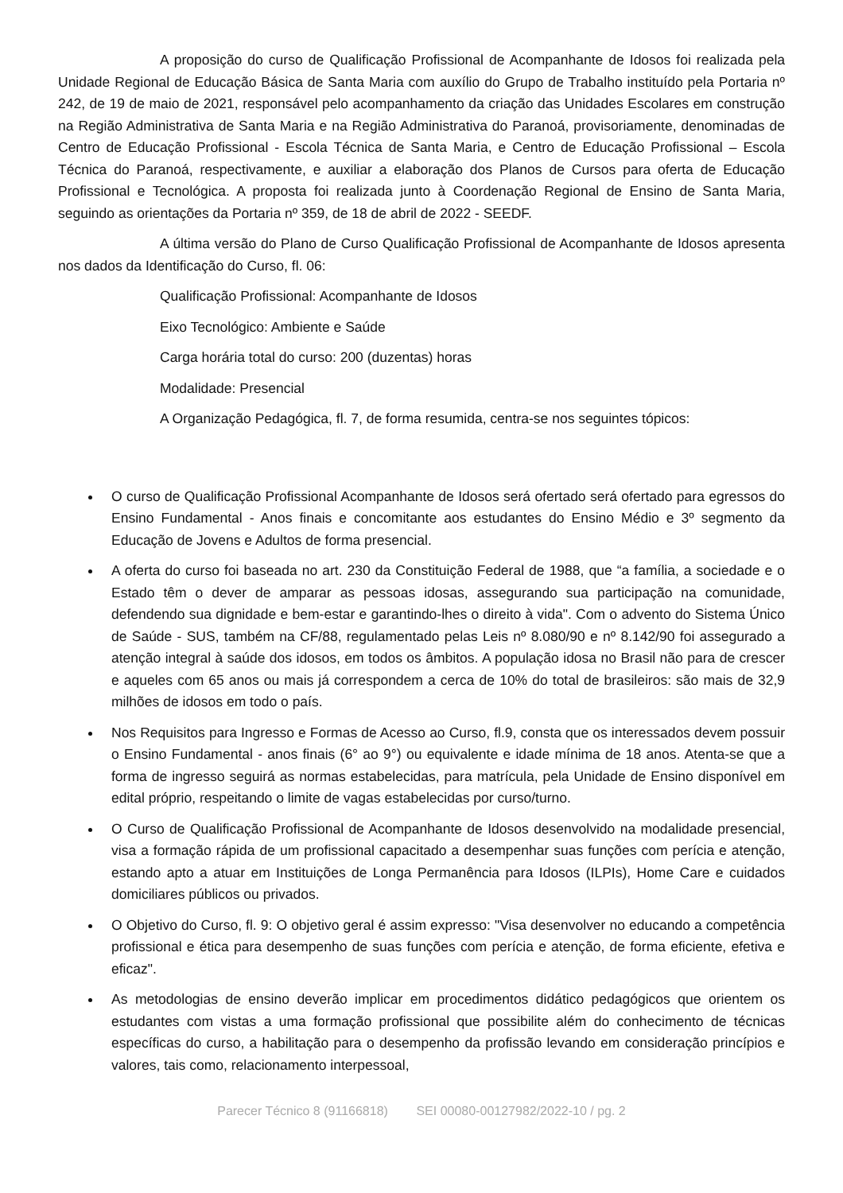A proposição do curso de Qualificação Profissional de Acompanhante de Idosos foi realizada pela Unidade Regional de Educação Básica de Santa Maria com auxílio do Grupo de Trabalho instituído pela Portaria nº 242, de 19 de maio de 2021, responsável pelo acompanhamento da criação das Unidades Escolares em construção na Região Administrativa de Santa Maria e na Região Administrativa do Paranoá, provisoriamente, denominadas de Centro de Educação Profissional - Escola Técnica de Santa Maria, e Centro de Educação Profissional – Escola Técnica do Paranoá, respectivamente, e auxiliar a elaboração dos Planos de Cursos para oferta de Educação Profissional e Tecnológica. A proposta foi realizada junto à Coordenação Regional de Ensino de Santa Maria, seguindo as orientações da Portaria nº 359, de 18 de abril de 2022 - SEEDF.
A última versão do Plano de Curso Qualificação Profissional de Acompanhante de Idosos apresenta nos dados da Identificação do Curso, fl. 06:
Qualificação Profissional: Acompanhante de Idosos
Eixo Tecnológico: Ambiente e Saúde
Carga horária total do curso: 200 (duzentas) horas
Modalidade: Presencial
A Organização Pedagógica, fl. 7, de forma resumida, centra-se nos seguintes tópicos:
O curso de Qualificação Profissional Acompanhante de Idosos será ofertado será ofertado para egressos do Ensino Fundamental - Anos finais e concomitante aos estudantes do Ensino Médio e 3º segmento da Educação de Jovens e Adultos de forma presencial.
A oferta do curso foi baseada no art. 230 da Constituição Federal de 1988, que “a família, a sociedade e o Estado têm o dever de amparar as pessoas idosas, assegurando sua participação na comunidade, defendendo sua dignidade e bem-estar e garantindo-lhes o direito à vida". Com o advento do Sistema Único de Saúde - SUS, também na CF/88, regulamentado pelas Leis nº 8.080/90 e nº 8.142/90 foi assegurado a atenção integral à saúde dos idosos, em todos os âmbitos. A população idosa no Brasil não para de crescer e aqueles com 65 anos ou mais já correspondem a cerca de 10% do total de brasileiros: são mais de 32,9 milhões de idosos em todo o país.
Nos Requisitos para Ingresso e Formas de Acesso ao Curso, fl.9, consta que os interessados devem possuir o Ensino Fundamental - anos finais (6° ao 9°) ou equivalente e idade mínima de 18 anos. Atenta-se que a forma de ingresso seguirá as normas estabelecidas, para matrícula, pela Unidade de Ensino disponível em edital próprio, respeitando o limite de vagas estabelecidas por curso/turno.
O Curso de Qualificação Profissional de Acompanhante de Idosos desenvolvido na modalidade presencial, visa a formação rápida de um profissional capacitado a desempenhar suas funções com perícia e atenção, estando apto a atuar em Instituições de Longa Permanência para Idosos (ILPIs), Home Care e cuidados domiciliares públicos ou privados.
O Objetivo do Curso, fl. 9: O objetivo geral é assim expresso: "Visa desenvolver no educando a competência profissional e ética para desempenho de suas funções com perícia e atenção, de forma eficiente, efetiva e eficaz".
As metodologias de ensino deverão implicar em procedimentos didático pedagógicos que orientem os estudantes com vistas a uma formação profissional que possibilite além do conhecimento de técnicas específicas do curso, a habilitação para o desempenho da profissão levando em consideração princípios e valores, tais como, relacionamento interpessoal,
Parecer Técnico 8 (91166818) SEI 00080-00127982/2022-10 / pg. 2